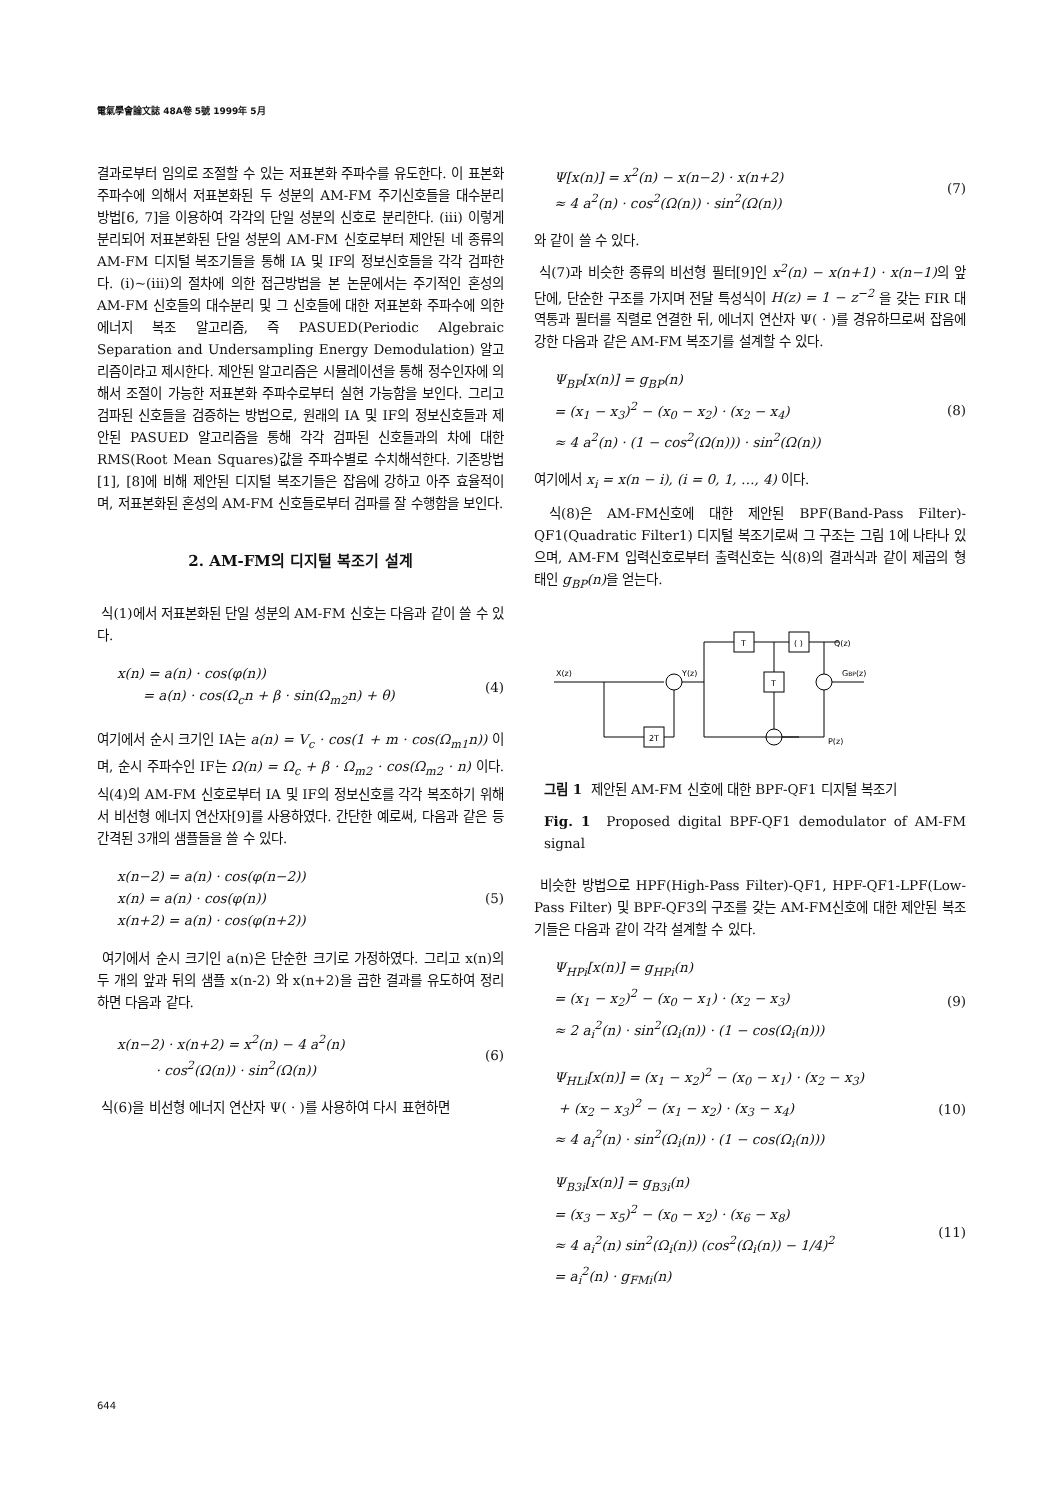電氣學會論文誌 48A卷 5號 1999年 5月
결과로부터 임의로 조절할 수 있는 저표본화 주파수를 유도한다. 이 표본화 주파수에 의해서 저표본화된 두 성분의 AM-FM 주기신호들을 대수분리 방법[6, 7]을 이용하여 각각의 단일 성분의 신호로 분리한다. (iii) 이렇게 분리되어 저표본화된 단일 성분의 AM-FM 신호로부터 제안된 네 종류의 AM-FM 디지털 복조기들을 통해 IA 및 IF의 정보신호들을 각각 검파한다. (i)~(iii)의 절차에 의한 접근방법을 본 논문에서는 주기적인 혼성의 AM-FM 신호들의 대수분리 및 그 신호들에 대한 저표본화 주파수에 의한 에너지 복조 알고리즘, 즉 PASUED(Periodic Algebraic Separation and Undersampling Energy Demodulation) 알고리즘이라고 제시한다. 제안된 알고리즘은 시뮬레이션을 통해 정수인자에 의해서 조절이 가능한 저표본화 주파수로부터 실현 가능함을 보인다. 그리고 검파된 신호들을 검증하는 방법으로, 원래의 IA 및 IF의 정보신호들과 제안된 PASUED 알고리즘을 통해 각각 검파된 신호들과의 차에 대한 RMS(Root Mean Squares)값을 주파수별로 수치해석한다. 기존방법[1], [8]에 비해 제안된 디지털 복조기들은 잡음에 강하고 아주 효율적이며, 저표본화된 혼성의 AM-FM 신호들로부터 검파를 잘 수행함을 보인다.
2. AM-FM의 디지털 복조기 설계
식(1)에서 저표본화된 단일 성분의 AM-FM 신호는 다음과 같이 쓸 수 있다.
x(n) = a(n) · cos(φ(n))
= a(n) · cos(Ω<sub>c</sub>n + β · sin(Ω<sub>m2</sub>n) + θ)
(4)
여기에서 순시 크기인 IA는 a(n) = V<sub>c</sub> · cos(1 + m · cos(Ω<sub>m1</sub>n)) 이며, 순시 주파수인 IF는 Ω(n) = Ω<sub>c</sub> + β · Ω<sub>m2</sub> · cos(Ω<sub>m2</sub> · n) 이다. 식(4)의 AM-FM 신호로부터 IA 및 IF의 정보신호를 각각 복조하기 위해서 비선형 에너지 연산자[9]를 사용하였다. 간단한 예로써, 다음과 같은 등간격된 3개의 샘플들을 쓸 수 있다.
x(n−2) = a(n) · cos(φ(n−2))
x(n) = a(n) · cos(φ(n))
x(n+2) = a(n) · cos(φ(n+2))
(5)
여기에서 순시 크기인 a(n)은 단순한 크기로 가정하였다. 그리고 x(n)의 두 개의 앞과 뒤의 샘플 x(n-2) 와 x(n+2)을 곱한 결과를 유도하여 정리하면 다음과 같다.
x(n−2) · x(n+2) = x<sup>2</sup>(n) − 4 a<sup>2</sup>(n)
· cos<sup>2</sup>(Ω(n)) · sin<sup>2</sup>(Ω(n))
(6)
식(6)을 비선형 에너지 연산자 Ψ( · )를 사용하여 다시 표현하면
Ψ[x(n)] = x<sup>2</sup>(n) − x(n−2) · x(n+2)
≈ 4 a<sup>2</sup>(n) · cos<sup>2</sup>(Ω(n)) · sin<sup>2</sup>(Ω(n))
(7)
와 같이 쓸 수 있다.
식(7)과 비슷한 종류의 비선형 필터[9]인 x<sup>2</sup>(n) − x(n+1) · x(n−1) 의 앞단에, 단순한 구조를 가지며 전달 특성식이 H(z) = 1 − z<sup>−2</sup> 을 갖는 FIR 대역통과 필터를 직렬로 연결한 뒤, 에너지 연산자 Ψ( · )를 경유하므로써 잡음에 강한 다음과 같은 AM-FM 복조기를 설계할 수 있다.
Ψ<sub>BP</sub>[x(n)] = g<sub>BP</sub>(n)
= (x<sub>1</sub> − x<sub>3</sub>)<sup>2</sup> − (x<sub>0</sub> − x<sub>2</sub>) · (x<sub>2</sub> − x<sub>4</sub>)
≈ 4 a<sup>2</sup>(n) · (1 − cos<sup>2</sup>(Ω(n))) · sin<sup>2</sup>(Ω(n))
(8)
여기에서 x<sub>i</sub> = x(n − i), (i = 0, 1, …, 4) 이다.
식(8)은 AM-FM신호에 대한 제안된 BPF(Band-Pass Filter)-QF1(Quadratic Filter1) 디지털 복조기로써 그 구조는 그림 1에 나타나 있으며, AM-FM 입력신호로부터 출력신호는 식(8)의 결과식과 같이 제곱의 형태인 g<sub>BP</sub>(n) 을 얻는다.
X(z)
Y(z)
T
( )
T
2T
Q(z)
GBP(z)
P(z)
그림 1 제안된 AM-FM 신호에 대한 BPF-QF1 디지털 복조기
Fig. 1 Proposed digital BPF-QF1 demodulator of AM-FM signal
비슷한 방법으로 HPF(High-Pass Filter)-QF1, HPF-QF1-LPF(Low-Pass Filter) 및 BPF-QF3의 구조를 갖는 AM-FM신호에 대한 제안된 복조기들은 다음과 같이 각각 설계할 수 있다.
Ψ<sub>HPi</sub>[x(n)] = g<sub>HPi</sub>(n)
= (x<sub>1</sub> − x<sub>2</sub>)<sup>2</sup> − (x<sub>0</sub> − x<sub>1</sub>) · (x<sub>2</sub> − x<sub>3</sub>)
≈ 2 a<sub>i</sub><sup>2</sup>(n) · sin<sup>2</sup>(Ω<sub>i</sub>(n)) · (1 − cos(Ω<sub>i</sub>(n)))
(9)
Ψ<sub>HLi</sub>[x(n)] = (x<sub>1</sub> − x<sub>2</sub>)<sup>2</sup> − (x<sub>0</sub> − x<sub>1</sub>) · (x<sub>2</sub> − x<sub>3</sub>)
+ (x<sub>2</sub> − x<sub>3</sub>)<sup>2</sup> − (x<sub>1</sub> − x<sub>2</sub>) · (x<sub>3</sub> − x<sub>4</sub>)
≈ 4 a<sub>i</sub><sup>2</sup>(n) · sin<sup>2</sup>(Ω<sub>i</sub>(n)) · (1 − cos(Ω<sub>i</sub>(n)))
(10)
Ψ<sub>B3i</sub>[x(n)] = g<sub>B3i</sub>(n)
= (x<sub>3</sub> − x<sub>5</sub>)<sup>2</sup> − (x<sub>0</sub> − x<sub>2</sub>) · (x<sub>6</sub> − x<sub>8</sub>)
≈ 4 a<sub>i</sub><sup>2</sup>(n) sin<sup>2</sup>(Ω<sub>i</sub>(n)) (cos<sup>2</sup>(Ω<sub>i</sub>(n)) − 1/4)<sup>2</sup>
= a<sub>i</sub><sup>2</sup>(n) · g<sub>FMi</sub>(n)
(11)
644